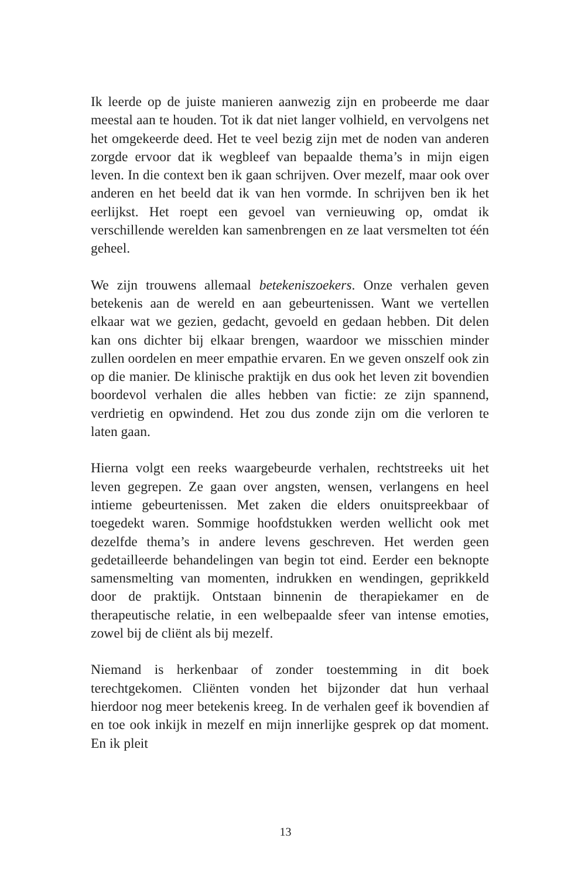Ik leerde op de juiste manieren aanwezig zijn en probeerde me daar meestal aan te houden. Tot ik dat niet langer volhield, en vervolgens net het omgekeerde deed. Het te veel bezig zijn met de noden van anderen zorgde ervoor dat ik wegbleef van bepaalde thema’s in mijn eigen leven. In die context ben ik gaan schrijven. Over mezelf, maar ook over anderen en het beeld dat ik van hen vormde. In schrijven ben ik het eerlijkst. Het roept een gevoel van vernieuwing op, omdat ik verschillende werelden kan samenbrengen en ze laat versmelten tot één geheel.
We zijn trouwens allemaal betekeniszoekers. Onze verhalen geven betekenis aan de wereld en aan gebeurtenissen. Want we vertellen elkaar wat we gezien, gedacht, gevoeld en gedaan hebben. Dit delen kan ons dichter bij elkaar brengen, waardoor we misschien minder zullen oordelen en meer empathie ervaren. En we geven onszelf ook zin op die manier. De klinische praktijk en dus ook het leven zit bovendien boordevol verhalen die alles hebben van fictie: ze zijn spannend, verdrietig en opwindend. Het zou dus zonde zijn om die verloren te laten gaan.
Hierna volgt een reeks waargebeurde verhalen, rechtstreeks uit het leven gegrepen. Ze gaan over angsten, wensen, verlangens en heel intieme gebeurtenissen. Met zaken die elders onuitspreekbaar of toegedekt waren. Sommige hoofdstukken werden wellicht ook met dezelfde thema’s in andere levens geschreven. Het werden geen gedetailleerde behandelingen van begin tot eind. Eerder een beknopte samensmelting van momenten, indrukken en wendingen, geprikkeld door de praktijk. Ontstaan binnenin de therapiekamer en de therapeutische relatie, in een welbepaalde sfeer van intense emoties, zowel bij de cliënt als bij mezelf.
Niemand is herkenbaar of zonder toestemming in dit boek terechtgekomen. Cliënten vonden het bijzonder dat hun verhaal hierdoor nog meer betekenis kreeg. In de verhalen geef ik bovendien af en toe ook inkijk in mezelf en mijn innerlijke gesprek op dat moment. En ik pleit
13